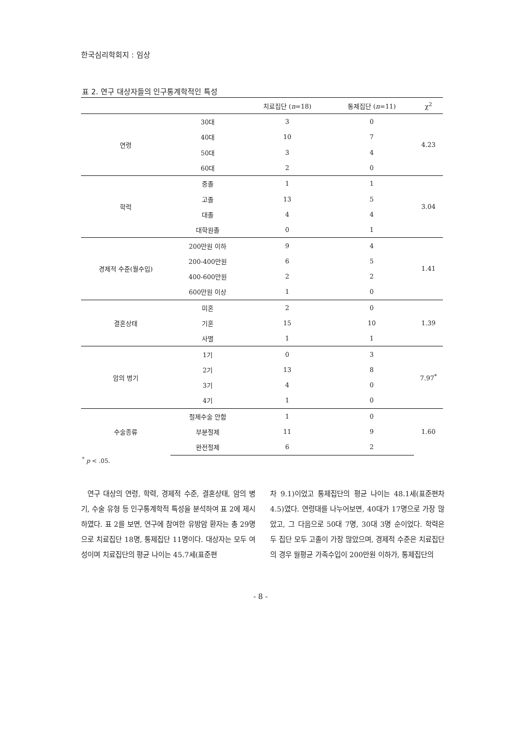한국심리학회지 : 임상
표 2. 연구 대상자들의 인구통계학적인 특성
| | | 치료집단 ( n =18) | 통제집단 ( n =11) | χ<sup>2</sup> |
| --- | --- | --- | --- | --- |
| 연령 | 30대 | 3 | 0 | 4.23 |
| | 40대 | 10 | 7 | |
| | 50대 | 3 | 4 | |
| | 60대 | 2 | 0 | |
| 학력 | 중졸 | 1 | 1 | 3.04 |
| | 고졸 | 13 | 5 | |
| | 대졸 | 4 | 4 | |
| | 대학원졸 | 0 | 1 | |
| 경제적 수준(월수입) | 200만원 이하 | 9 | 4 | 1.41 |
| | 200-400만원 | 6 | 5 | |
| | 400-600만원 | 2 | 2 | |
| | 600만원 이상 | 1 | 0 | |
| 결혼상태 | 미혼 | 2 | 0 | 1.39 |
| | 기혼 | 15 | 10 | |
| | 사별 | 1 | 1 | |
| 암의 병기 | 1기 | 0 | 3 | 7.97<sup>*</sup> |
| | 2기 | 13 | 8 | |
| | 3기 | 4 | 0 | |
| | 4기 | 1 | 0 | |
| 수술종류 | 절제수술 안함 | 1 | 0 | 1.60 |
| | 부분절제 | 11 | 9 | |
| | 완전절제 | 6 | 2 | |
<sup>*</sup> p < .05.
연구 대상의 연령, 학력, 경제적 수준, 결혼상태, 암의 병기, 수술 유형 등 인구통계학적 특성을 분석하여 표 2에 제시하였다. 표 2를 보면, 연구에 참여한 유방암 환자는 총 29명으로 치료집단 18명, 통제집단 11명이다. 대상자는 모두 여성이며 치료집단의 평균 나이는 45.7세(표준편
차 9.1)이었고 통제집단의 평균 나이는 48.1세(표준편차 4.5)였다. 연령대를 나누어보면, 40대가 17명으로 가장 많았고, 그 다음으로 50대 7명, 30대 3명 순이었다. 학력은 두 집단 모두 고졸이 가장 많았으며, 경제적 수준은 치료집단의 경우 월평균 가족수입이 200만원 이하가, 통제집단의
- 8 -